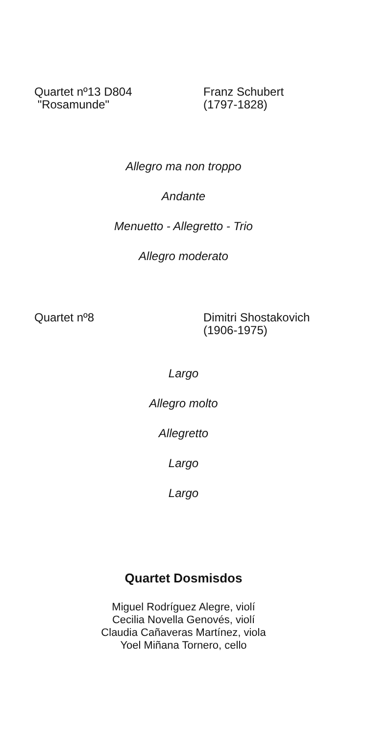Quartet nº13 D804
"Rosamunde"
Franz Schubert
(1797-1828)
Allegro ma non troppo
Andante
Menuetto - Allegretto - Trio
Allegro moderato
Quartet nº8 Dimitri Shostakovich
(1906-1975)
Largo
Allegro molto
Allegretto
Largo
Largo
Quartet Dosmisdos
Miguel Rodríguez Alegre, violí
Cecilia Novella Genovés, violí
Claudia Cañaveras Martínez, viola
Yoel Miñana Tornero, cello